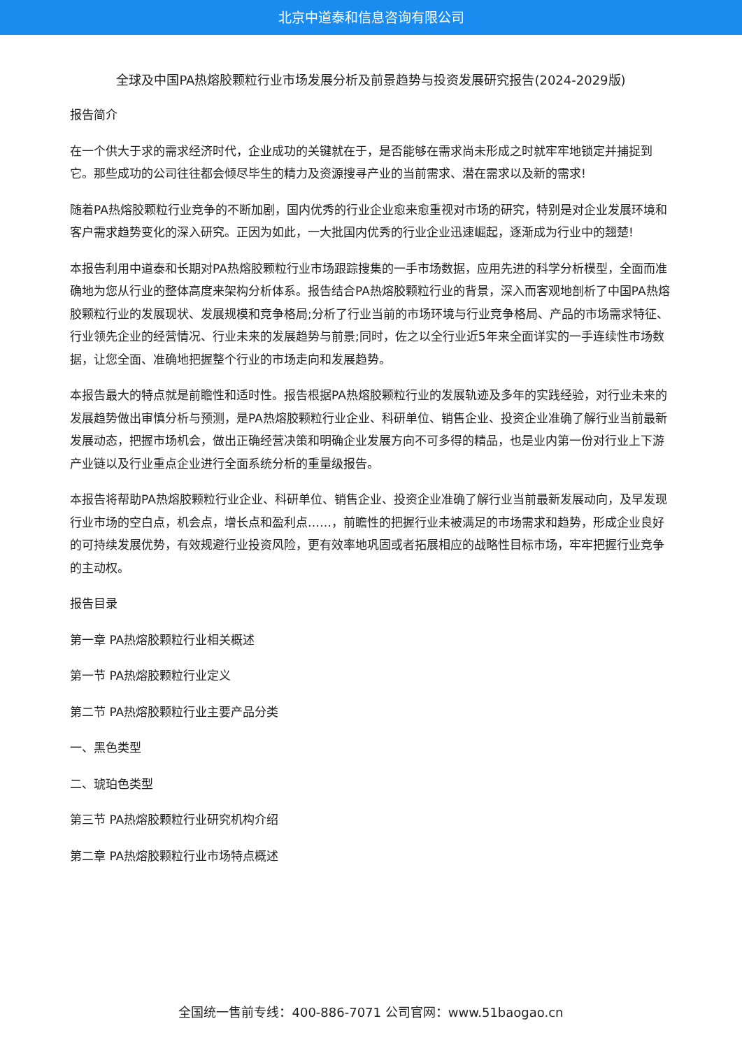北京中道泰和信息咨询有限公司
全球及中国PA热熔胶颗粒行业市场发展分析及前景趋势与投资发展研究报告(2024-2029版)
报告简介
在一个供大于求的需求经济时代，企业成功的关键就在于，是否能够在需求尚未形成之时就牢牢地锁定并捕捉到它。那些成功的公司往往都会倾尽毕生的精力及资源搜寻产业的当前需求、潜在需求以及新的需求!
随着PA热熔胶颗粒行业竞争的不断加剧，国内优秀的行业企业愈来愈重视对市场的研究，特别是对企业发展环境和客户需求趋势变化的深入研究。正因为如此，一大批国内优秀的行业企业迅速崛起，逐渐成为行业中的翘楚!
本报告利用中道泰和长期对PA热熔胶颗粒行业市场跟踪搜集的一手市场数据，应用先进的科学分析模型，全面而准确地为您从行业的整体高度来架构分析体系。报告结合PA热熔胶颗粒行业的背景，深入而客观地剖析了中国PA热熔胶颗粒行业的发展现状、发展规模和竞争格局;分析了行业当前的市场环境与行业竞争格局、产品的市场需求特征、行业领先企业的经营情况、行业未来的发展趋势与前景;同时，佐之以全行业近5年来全面详实的一手连续性市场数据，让您全面、准确地把握整个行业的市场走向和发展趋势。
本报告最大的特点就是前瞻性和适时性。报告根据PA热熔胶颗粒行业的发展轨迹及多年的实践经验，对行业未来的发展趋势做出审慎分析与预测，是PA热熔胶颗粒行业企业、科研单位、销售企业、投资企业准确了解行业当前最新发展动态，把握市场机会，做出正确经营决策和明确企业发展方向不可多得的精品，也是业内第一份对行业上下游产业链以及行业重点企业进行全面系统分析的重量级报告。
本报告将帮助PA热熔胶颗粒行业企业、科研单位、销售企业、投资企业准确了解行业当前最新发展动向，及早发现行业市场的空白点，机会点，增长点和盈利点……，前瞻性的把握行业未被满足的市场需求和趋势，形成企业良好的可持续发展优势，有效规避行业投资风险，更有效率地巩固或者拓展相应的战略性目标市场，牢牢把握行业竞争的主动权。
报告目录
第一章 PA热熔胶颗粒行业相关概述
第一节 PA热熔胶颗粒行业定义
第二节 PA热熔胶颗粒行业主要产品分类
一、黑色类型
二、琥珀色类型
第三节 PA热熔胶颗粒行业研究机构介绍
第二章 PA热熔胶颗粒行业市场特点概述
全国统一售前专线：400-886-7071 公司官网：www.51baogao.cn